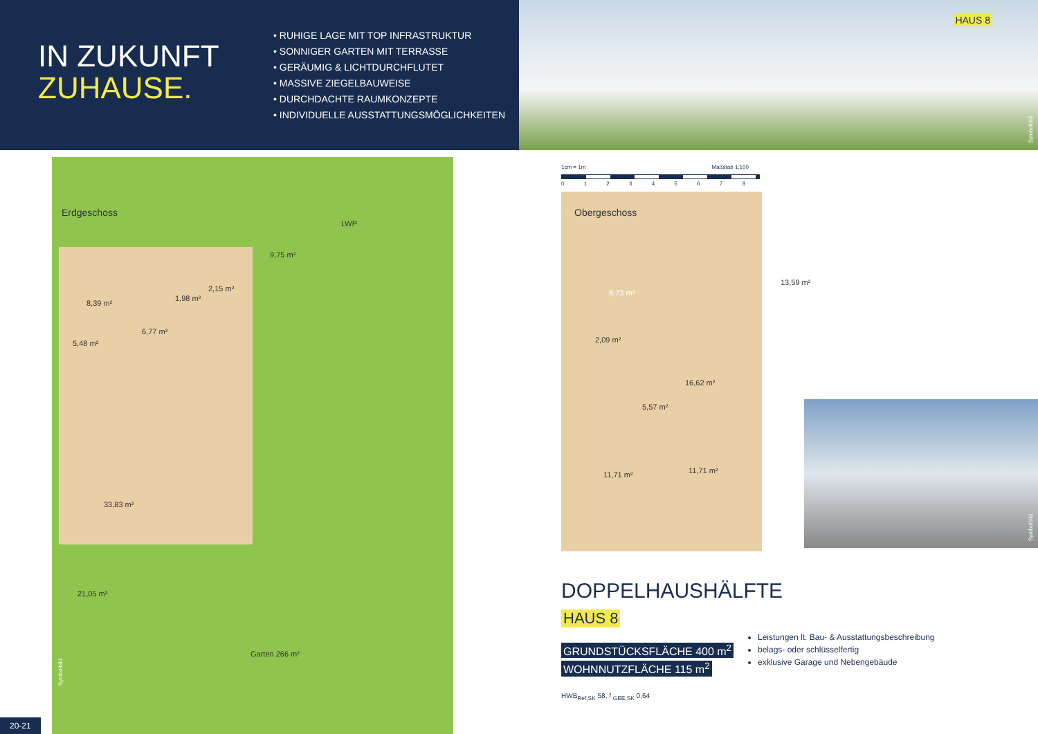IN ZUKUNFT
ZUHAUSE.
• RUHIGE LAGE MIT TOP INFRASTRUKTUR
• SONNIGER GARTEN MIT TERRASSE
• GERÄUMIG & LICHTDURCHFLUTET
• MASSIVE ZIEGELBAUWEISE
• DURCHDACHTE RAUMKONZEPTE
• INDIVIDUELLE AUSSTATTUNGSMÖGLICHKEITEN
HAUS 8
Symbolbild
Erdgeschoss
9,75 m²
LWP
8,39 m²
1,98 m²
2,15 m²
6,77 m²
5,48 m²
33,83 m²
21,05 m²
Garten 266 m²
Symbolbild
1cm = 1m Maßstab 1:100
0 1 2 3 4 5 6 7 8
Obergeschoss
13,59 m²
8,73 m²
2,09 m²
16,62 m²
5,57 m²
11,71 m² 11,71 m²
Symbolbild
DOPPELHAUSHÄLFTE
HAUS 8
GRUNDSTÜCKSFLÄCHE 400 m<sup>2</sup>
WOHNNUTZFLÄCHE 115 m<sup>2</sup>
HWB<sub>Ref,SK</sub> 58, f <sub>GEE,SK</sub> 0,64
Leistungen lt. Bau- & Ausstattungsbeschreibung
belags- oder schlüsselfertig
exklusive Garage und Nebengebäude
20-21